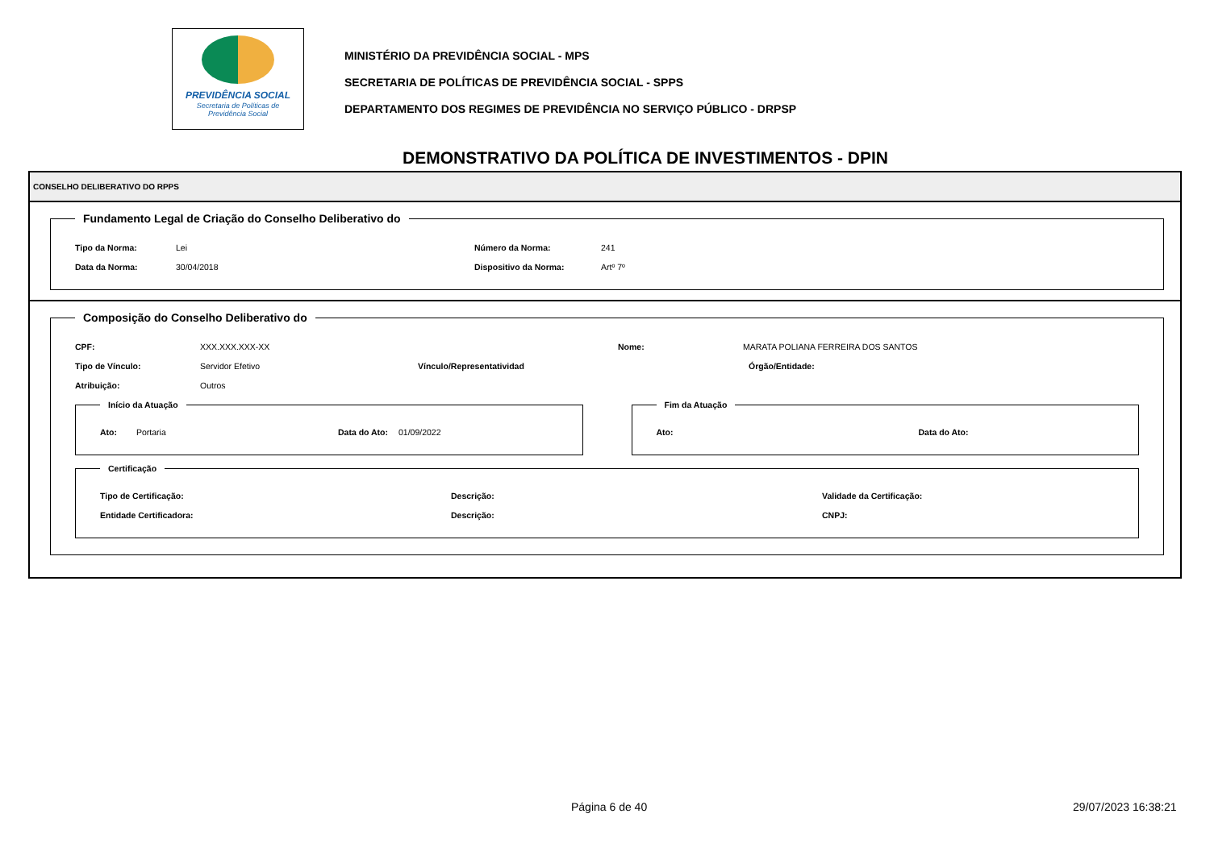PREVIDÊNCIA SOCIAL
Secretaria de Políticas de
Previdência Social
MINISTÉRIO DA PREVIDÊNCIA SOCIAL - MPS
SECRETARIA DE POLÍTICAS DE PREVIDÊNCIA SOCIAL - SPPS
DEPARTAMENTO DOS REGIMES DE PREVIDÊNCIA NO SERVIÇO PÚBLICO - DRPSP
DEMONSTRATIVO DA POLÍTICA DE INVESTIMENTOS - DPIN
CONSELHO DELIBERATIVO DO RPPS
Fundamento Legal de Criação do Conselho Deliberativo do
Tipo da Norma: Lei Número da Norma: 241
Data da Norma: 30/04/2018 Dispositivo da Norma: Artº 7º
Composição do Conselho Deliberativo do
CPF: XXX.XXX.XXX-XX Nome: MARATA POLIANA FERREIRA DOS SANTOS
Tipo de Vínculo: Servidor Efetivo Vínculo/Representatividad Órgão/Entidade:
Atribuição: Outros
Início da Atuação
Ato: Portaria Data do Ato: 01/09/2022
Fim da Atuação
Ato: Data do Ato:
Certificação
Tipo de Certificação: Descrição: Validade da Certificação:
Entidade Certificadora: Descrição: CNPJ:
Página 6 de 40 29/07/2023 16:38:21